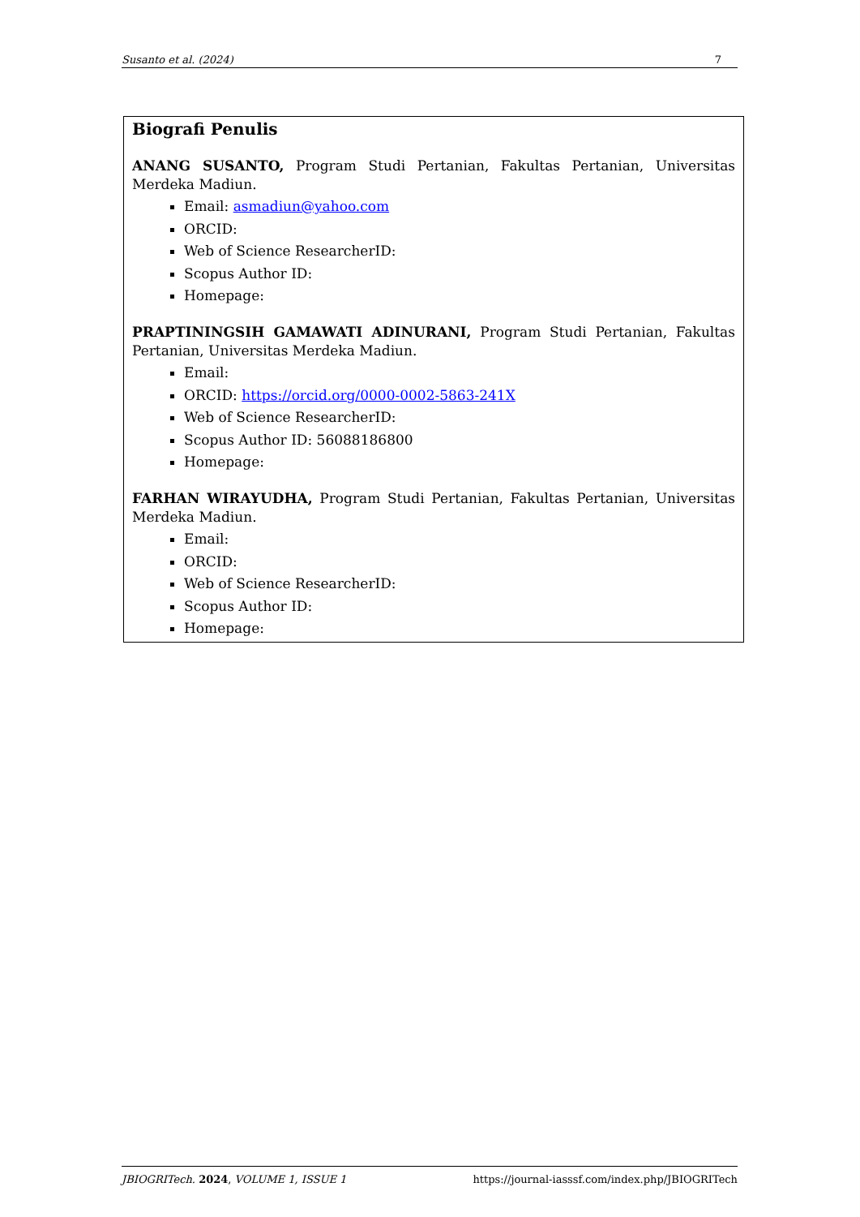Susanto et al. (2024) 7
Biografi Penulis
ANANG SUSANTO, Program Studi Pertanian, Fakultas Pertanian, Universitas Merdeka Madiun.
Email: asmadiun@yahoo.com
ORCID:
Web of Science ResearcherID:
Scopus Author ID:
Homepage:
PRAPTININGSIH GAMAWATI ADINURANI, Program Studi Pertanian, Fakultas Pertanian, Universitas Merdeka Madiun.
Email:
ORCID: https://orcid.org/0000-0002-5863-241X
Web of Science ResearcherID:
Scopus Author ID: 56088186800
Homepage:
FARHAN WIRAYUDHA, Program Studi Pertanian, Fakultas Pertanian, Universitas Merdeka Madiun.
Email:
ORCID:
Web of Science ResearcherID:
Scopus Author ID:
Homepage:
JBIOGRITech. 2024, VOLUME 1, ISSUE 1 https://journal-iasssf.com/index.php/JBIOGRITech